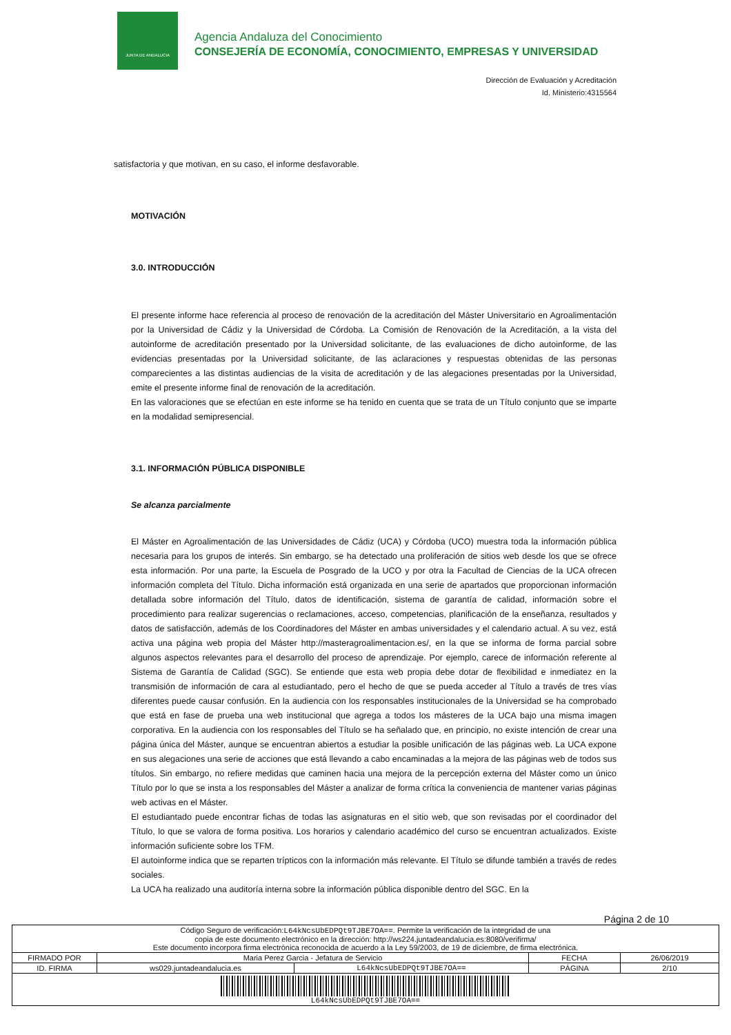JUNTA DE ANDALUCIA
Agencia Andaluza del Conocimiento
CONSEJERÍA DE ECONOMÍA, CONOCIMIENTO, EMPRESAS Y UNIVERSIDAD
Dirección de Evaluación y Acreditación
Id. Ministerio:4315564
satisfactoria y que motivan, en su caso, el informe desfavorable.
MOTIVACIÓN
3.0. INTRODUCCIÓN
El presente informe hace referencia al proceso de renovación de la acreditación del Máster Universitario en Agroalimentación por la Universidad de Cádiz y la Universidad de Córdoba. La Comisión de Renovación de la Acreditación, a la vista del autoinforme de acreditación presentado por la Universidad solicitante, de las evaluaciones de dicho autoinforme, de las evidencias presentadas por la Universidad solicitante, de las aclaraciones y respuestas obtenidas de las personas comparecientes a las distintas audiencias de la visita de acreditación y de las alegaciones presentadas por la Universidad, emite el presente informe final de renovación de la acreditación.
En las valoraciones que se efectúan en este informe se ha tenido en cuenta que se trata de un Título conjunto que se imparte en la modalidad semipresencial.
3.1. INFORMACIÓN PÚBLICA DISPONIBLE
Se alcanza parcialmente
El Máster en Agroalimentación de las Universidades de Cádiz (UCA) y Córdoba (UCO) muestra toda la información pública necesaria para los grupos de interés. Sin embargo, se ha detectado una proliferación de sitios web desde los que se ofrece esta información. Por una parte, la Escuela de Posgrado de la UCO y por otra la Facultad de Ciencias de la UCA ofrecen información completa del Título. Dicha información está organizada en una serie de apartados que proporcionan información detallada sobre información del Título, datos de identificación, sistema de garantía de calidad, información sobre el procedimiento para realizar sugerencias o reclamaciones, acceso, competencias, planificación de la enseñanza, resultados y datos de satisfacción, además de los Coordinadores del Máster en ambas universidades y el calendario actual. A su vez, está activa una página web propia del Máster http://masteragroalimentacion.es/, en la que se informa de forma parcial sobre algunos aspectos relevantes para el desarrollo del proceso de aprendizaje. Por ejemplo, carece de información referente al Sistema de Garantía de Calidad (SGC). Se entiende que esta web propia debe dotar de flexibilidad e inmediatez en la transmisión de información de cara al estudiantado, pero el hecho de que se pueda acceder al Título a través de tres vías diferentes puede causar confusión. En la audiencia con los responsables institucionales de la Universidad se ha comprobado que está en fase de prueba una web institucional que agrega a todos los másteres de la UCA bajo una misma imagen corporativa. En la audiencia con los responsables del Título se ha señalado que, en principio, no existe intención de crear una página única del Máster, aunque se encuentran abiertos a estudiar la posible unificación de las páginas web. La UCA expone en sus alegaciones una serie de acciones que está llevando a cabo encaminadas a la mejora de las páginas web de todos sus títulos. Sin embargo, no refiere medidas que caminen hacia una mejora de la percepción externa del Máster como un único Título por lo que se insta a los responsables del Máster a analizar de forma crítica la conveniencia de mantener varias páginas web activas en el Máster.
El estudiantado puede encontrar fichas de todas las asignaturas en el sitio web, que son revisadas por el coordinador del Título, lo que se valora de forma positiva. Los horarios y calendario académico del curso se encuentran actualizados. Existe información suficiente sobre los TFM.
El autoinforme indica que se reparten trípticos con la información más relevante. El Título se difunde también a través de redes sociales.
La UCA ha realizado una auditoría interna sobre la información pública disponible dentro del SGC. En la
Página 2 de 10
| Código Seguro de verificación: L64kNcsUbEDPQt9TJBE7OA== . Permite la verificación de la integridad de una copia de este documento electrónico en la dirección: http://ws224.juntadeandalucia.es:8080/verifirma/ Este documento incorpora firma electrónica reconocida de acuerdo a la Ley 59/2003, de 19 de diciembre, de firma electrónica. | | | | |
| FIRMADO POR | Maria Perez Garcia - Jefatura de Servicio | | FECHA | 26/06/2019 |
| ID. FIRMA | ws029.juntadeandalucia.es | L64kNcsUbEDPQt9TJBE7OA== | PÁGINA | 2/10 |
| L64kNcsUbEDPQt9TJBE7OA== | | | | |